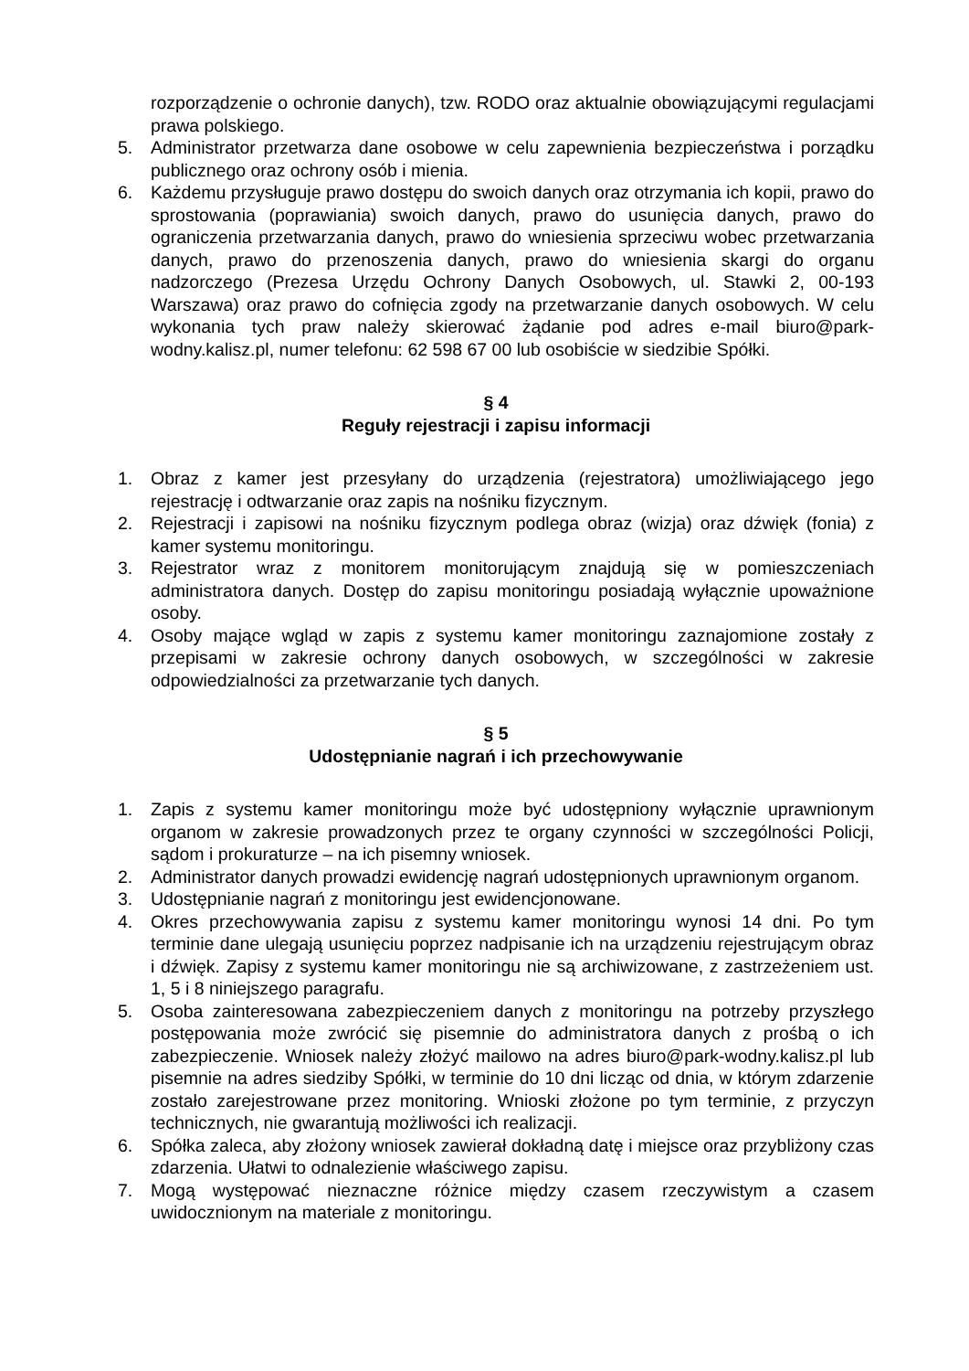rozporządzenie o ochronie danych), tzw. RODO oraz aktualnie obowiązującymi regulacjami prawa polskiego.
5. Administrator przetwarza dane osobowe w celu zapewnienia bezpieczeństwa i porządku publicznego oraz ochrony osób i mienia.
6. Każdemu przysługuje prawo dostępu do swoich danych oraz otrzymania ich kopii, prawo do sprostowania (poprawiania) swoich danych, prawo do usunięcia danych, prawo do ograniczenia przetwarzania danych, prawo do wniesienia sprzeciwu wobec przetwarzania danych, prawo do przenoszenia danych, prawo do wniesienia skargi do organu nadzorczego (Prezesa Urzędu Ochrony Danych Osobowych, ul. Stawki 2, 00-193 Warszawa) oraz prawo do cofnięcia zgody na przetwarzanie danych osobowych. W celu wykonania tych praw należy skierować żądanie pod adres e-mail biuro@park-wodny.kalisz.pl, numer telefonu: 62 598 67 00 lub osobiście w siedzibie Spółki.
§ 4
Reguły rejestracji i zapisu informacji
1. Obraz z kamer jest przesyłany do urządzenia (rejestratora) umożliwiającego jego rejestrację i odtwarzanie oraz zapis na nośniku fizycznym.
2. Rejestracji i zapisowi na nośniku fizycznym podlega obraz (wizja) oraz dźwięk (fonia) z kamer systemu monitoringu.
3. Rejestrator wraz z monitorem monitorującym znajdują się w pomieszczeniach administratora danych. Dostęp do zapisu monitoringu posiadają wyłącznie upoważnione osoby.
4. Osoby mające wgląd w zapis z systemu kamer monitoringu zaznajomione zostały z przepisami w zakresie ochrony danych osobowych, w szczególności w zakresie odpowiedzialności za przetwarzanie tych danych.
§ 5
Udostępnianie nagrań i ich przechowywanie
1. Zapis z systemu kamer monitoringu może być udostępniony wyłącznie uprawnionym organom w zakresie prowadzonych przez te organy czynności w szczególności Policji, sądom i prokuraturze – na ich pisemny wniosek.
2. Administrator danych prowadzi ewidencję nagrań udostępnionych uprawnionym organom.
3. Udostępnianie nagrań z monitoringu jest ewidencjonowane.
4. Okres przechowywania zapisu z systemu kamer monitoringu wynosi 14 dni. Po tym terminie dane ulegają usunięciu poprzez nadpisanie ich na urządzeniu rejestrującym obraz i dźwięk. Zapisy z systemu kamer monitoringu nie są archiwizowane, z zastrzeżeniem ust. 1, 5 i 8 niniejszego paragrafu.
5. Osoba zainteresowana zabezpieczeniem danych z monitoringu na potrzeby przyszłego postępowania może zwrócić się pisemnie do administratora danych z prośbą o ich zabezpieczenie. Wniosek należy złożyć mailowo na adres biuro@park-wodny.kalisz.pl lub pisemnie na adres siedziby Spółki, w terminie do 10 dni licząc od dnia, w którym zdarzenie zostało zarejestrowane przez monitoring. Wnioski złożone po tym terminie, z przyczyn technicznych, nie gwarantują możliwości ich realizacji.
6. Spółka zaleca, aby złożony wniosek zawierał dokładną datę i miejsce oraz przybliżony czas zdarzenia. Ułatwi to odnalezienie właściwego zapisu.
7. Mogą występować nieznaczne różnice między czasem rzeczywistym a czasem uwidocznionym na materiale z monitoringu.